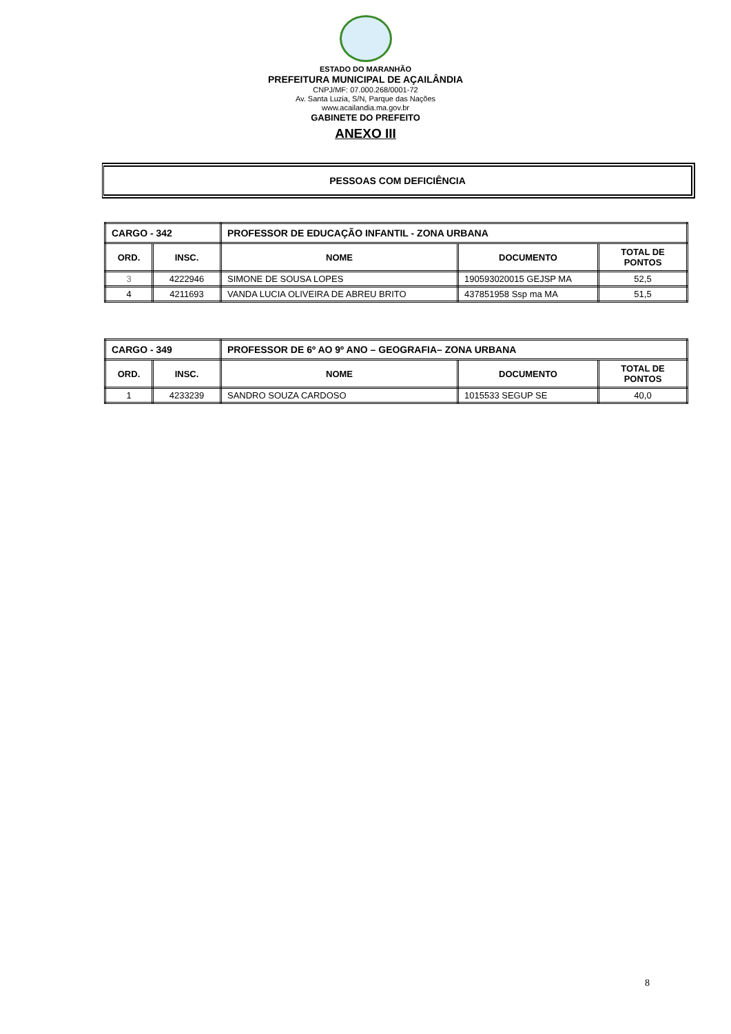ESTADO DO MARANHÃO
PREFEITURA MUNICIPAL DE AÇAILÂNDIA
CNPJ/MF: 07.000.268/0001-72
Av. Santa Luzia, S/N, Parque das Nações
www.acailandia.ma.gov.br
GABINETE DO PREFEITO
ANEXO III
PESSOAS COM DEFICIÊNCIA
| CARGO - 342 | | PROFESSOR DE EDUCAÇÃO INFANTIL - ZONA URBANA | | |
| ORD. | INSC. | NOME | DOCUMENTO | TOTAL DE PONTOS |
| 3 | 4222946 | SIMONE DE SOUSA LOPES | 190593020015 GEJSP MA | 52,5 |
| 4 | 4211693 | VANDA LUCIA OLIVEIRA DE ABREU BRITO | 437851958 Ssp ma MA | 51,5 |
| CARGO - 349 | | PROFESSOR DE 6º AO 9º ANO – GEOGRAFIA– ZONA URBANA | | |
| ORD. | INSC. | NOME | DOCUMENTO | TOTAL DE PONTOS |
| 1 | 4233239 | SANDRO SOUZA CARDOSO | 1015533 SEGUP SE | 40,0 |
8